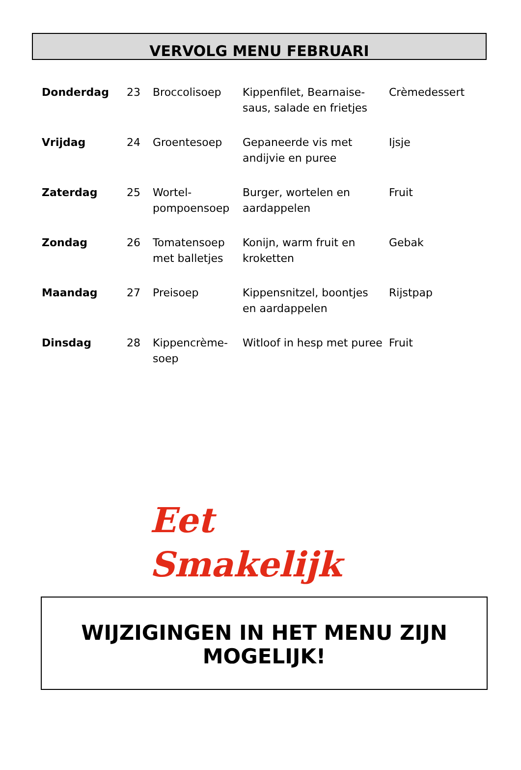VERVOLG MENU FEBRUARI
| Donderdag | 23 | Broccolisoep | Kippenfilet, Bearnaise-saus, salade en frietjes | Crèmedessert |
| Vrijdag | 24 | Groentesoep | Gepaneerde vis met andijvie en puree | Ijsje |
| Zaterdag | 25 | Wortel-pompoensoep | Burger, wortelen en aardappelen | Fruit |
| Zondag | 26 | Tomatensoep met balletjes | Konijn, warm fruit en kroketten | Gebak |
| Maandag | 27 | Preisoep | Kippensnitzel, boontjes en aardappelen | Rijstpap |
| Dinsdag | 28 | Kippencrème-soep | Witloof in hesp met puree | Fruit |
Eet
Smakelijk
WIJZIGINGEN IN HET MENU ZIJN
MOGELIJK!